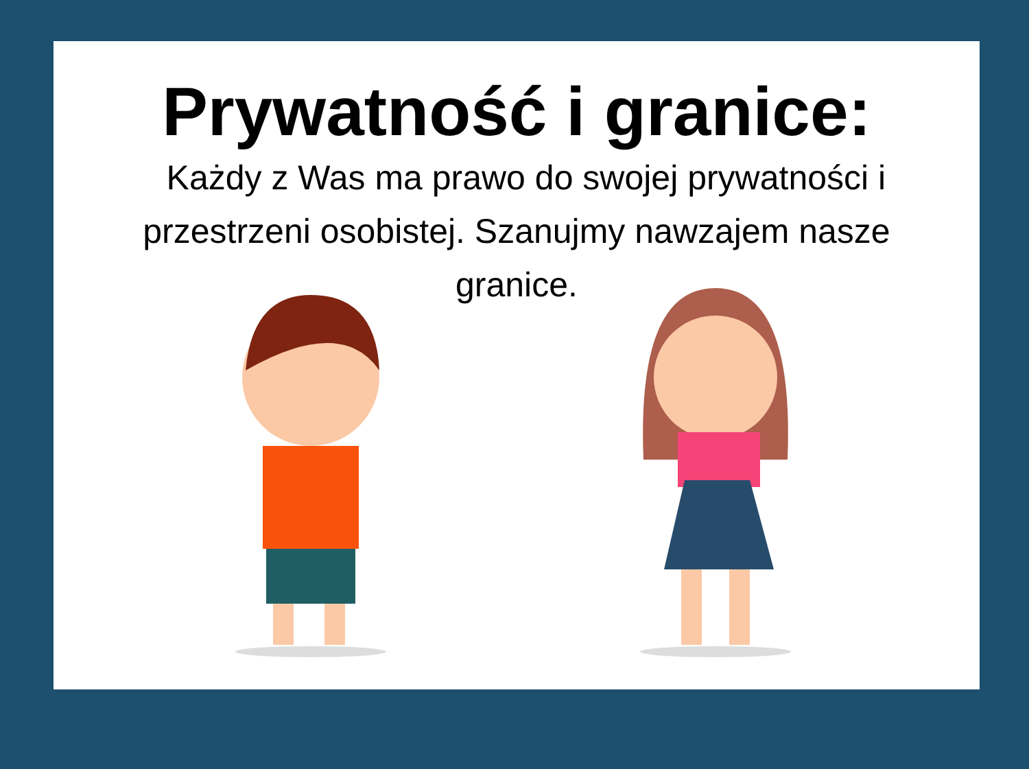Prywatność i granice:
Każdy z Was ma prawo do swojej prywatności i przestrzeni osobistej. Szanujmy nawzajem nasze granice.